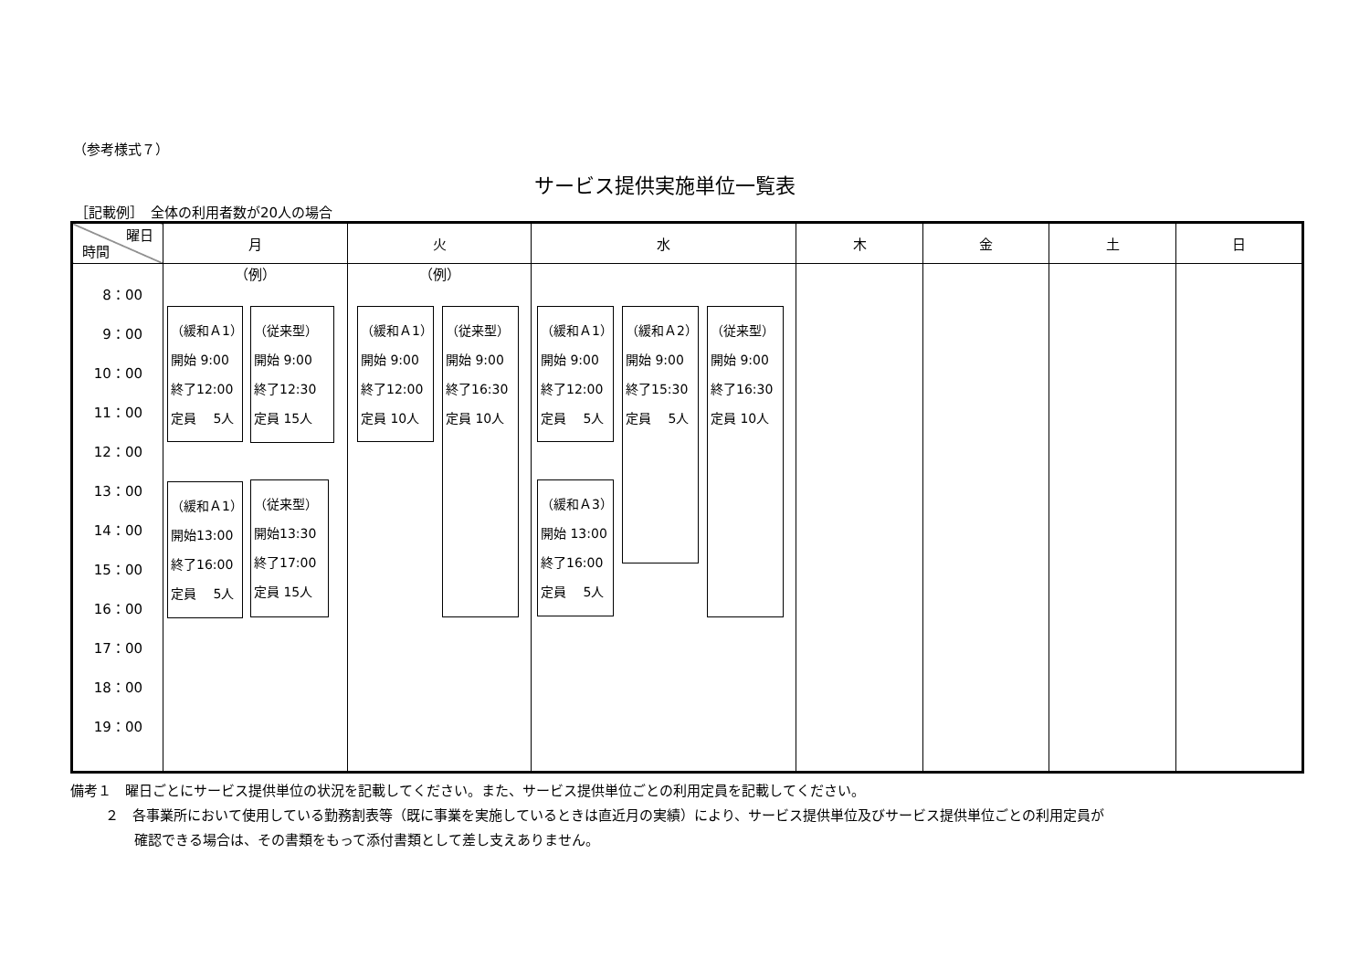（参考様式７）
サービス提供実施単位一覧表
［記載例］　全体の利用者数が20人の場合
| 曜日 時間 | 月 | 火 | 水 | 木 | 金 | 土 | 日 |
| --- | --- | --- | --- | --- | --- | --- | --- |
| 8：00 9：00 10：00 11：00 12：00 13：00 14：00 15：00 16：00 17：00 18：00 19：00 | （例） （緩和Ａ1） 開始 9:00 終了12:00 定員 5人 （緩和Ａ1） 開始13:00 終了16:00 定員 5人 （従来型） 開始 9:00 終了12:30 定員 15人 （従来型） 開始13:30 終了17:00 定員 15人 | （例） （緩和Ａ1） 開始 9:00 終了12:00 定員 10人 （従来型） 開始 9:00 終了16:30 定員 10人 | （緩和Ａ1） 開始 9:00 終了12:00 定員 5人 （緩和Ａ3） 開始 13:00 終了16:00 定員 5人 （緩和Ａ2） 開始 9:00 終了15:30 定員 5人 （従来型） 開始 9:00 終了16:30 定員 10人 | | | | |
備考１　曜日ごとにサービス提供単位の状況を記載してください。また、サービス提供単位ごとの利用定員を記載してください。
２　各事業所において使用している勤務割表等（既に事業を実施しているときは直近月の実績）により、サービス提供単位及びサービス提供単位ごとの利用定員が
確認できる場合は、その書類をもって添付書類として差し支えありません。